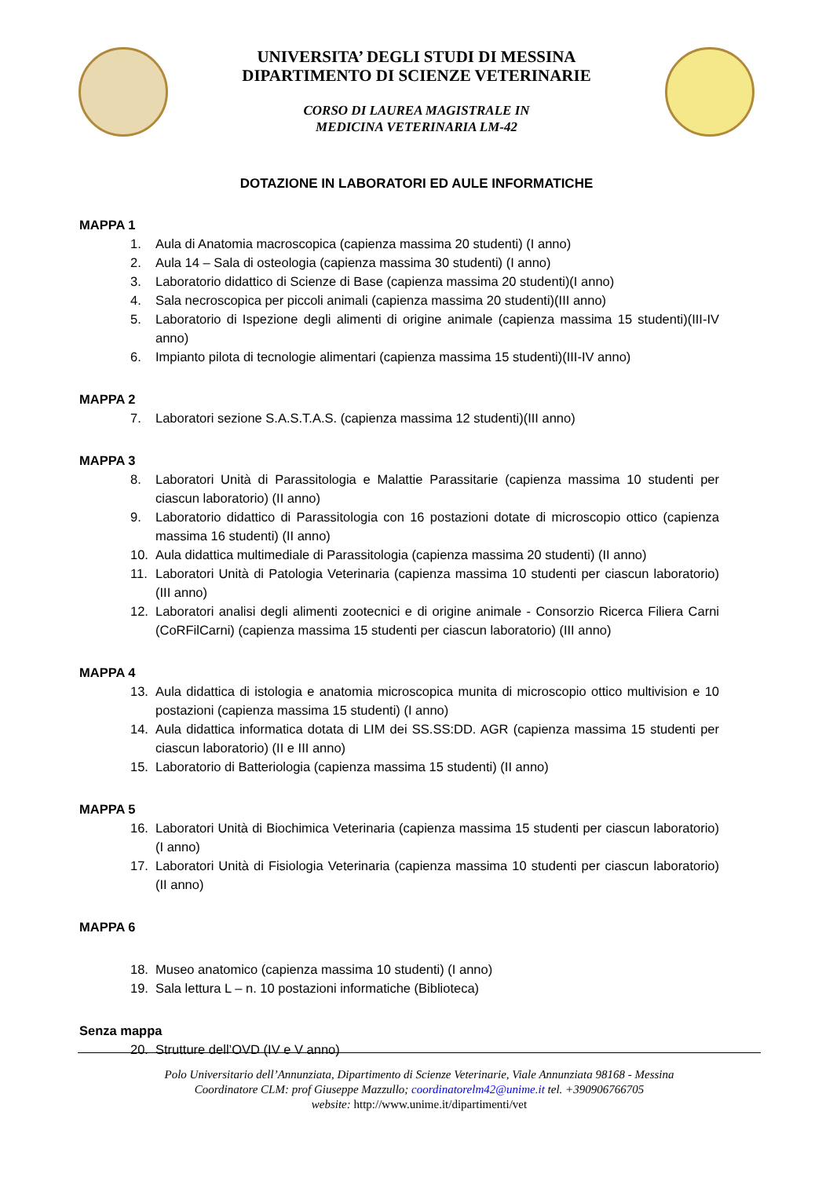UNIVERSITA’ DEGLI STUDI DI MESSINA
DIPARTIMENTO DI SCIENZE VETERINARIE
CORSO DI LAUREA MAGISTRALE IN
MEDICINA VETERINARIA LM-42
DOTAZIONE IN LABORATORI ED AULE INFORMATICHE
MAPPA 1
1. Aula di Anatomia macroscopica (capienza massima 20 studenti) (I anno)
2. Aula 14 – Sala di osteologia (capienza massima 30 studenti) (I anno)
3. Laboratorio didattico di Scienze di Base (capienza massima 20 studenti)(I anno)
4. Sala necroscopica per piccoli animali (capienza massima 20 studenti)(III anno)
5. Laboratorio di Ispezione degli alimenti di origine animale (capienza massima 15 studenti)(III-IV anno)
6. Impianto pilota di tecnologie alimentari (capienza massima 15 studenti)(III-IV anno)
MAPPA 2
7. Laboratori sezione S.A.S.T.A.S. (capienza massima 12 studenti)(III anno)
MAPPA 3
8. Laboratori Unità di Parassitologia e Malattie Parassitarie (capienza massima 10 studenti per ciascun laboratorio) (II anno)
9. Laboratorio didattico di Parassitologia con 16 postazioni dotate di microscopio ottico (capienza massima 16 studenti) (II anno)
10. Aula didattica multimediale di Parassitologia (capienza massima 20 studenti) (II anno)
11. Laboratori Unità di Patologia Veterinaria (capienza massima 10 studenti per ciascun laboratorio) (III anno)
12. Laboratori analisi degli alimenti zootecnici e di origine animale - Consorzio Ricerca Filiera Carni (CoRFilCarni) (capienza massima 15 studenti per ciascun laboratorio) (III anno)
MAPPA 4
13. Aula didattica di istologia e anatomia microscopica munita di microscopio ottico multivision e 10 postazioni (capienza massima 15 studenti) (I anno)
14. Aula didattica informatica dotata di LIM dei SS.SS:DD. AGR (capienza massima 15 studenti per ciascun laboratorio) (II e III anno)
15. Laboratorio di Batteriologia (capienza massima 15 studenti) (II anno)
MAPPA 5
16. Laboratori Unità di Biochimica Veterinaria (capienza massima 15 studenti per ciascun laboratorio) (I anno)
17. Laboratori Unità di Fisiologia Veterinaria (capienza massima 10 studenti per ciascun laboratorio) (II anno)
MAPPA 6
18. Museo anatomico (capienza massima 10 studenti) (I anno)
19. Sala lettura L – n. 10 postazioni informatiche (Biblioteca)
Senza mappa
20. Strutture dell’OVD (IV e V anno)
Polo Universitario dell’Annunziata, Dipartimento di Scienze Veterinarie, Viale Annunziata 98168 - Messina
Coordinatore CLM: prof Giuseppe Mazzullo; coordinatorelm42@unime.it tel. +390906766705
website: http://www.unime.it/dipartimenti/vet